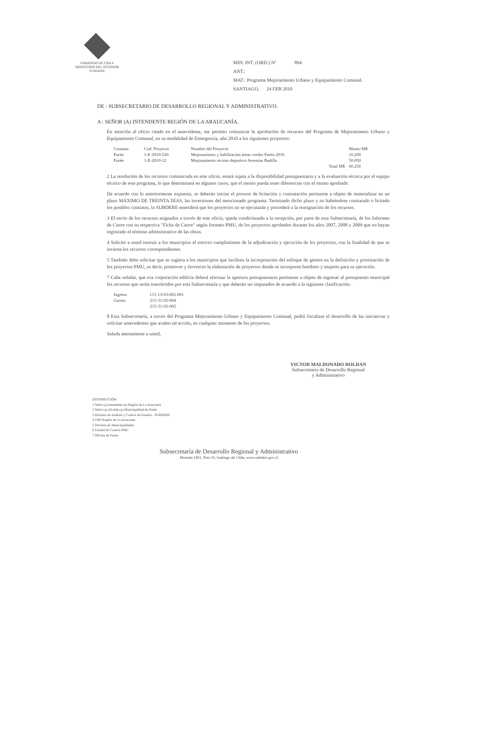GOBIERNO DE CHILE
MINISTERIO DEL INTERIOR
SUBDERE
MIN. INT. (ORD.) Nº 894
ANT.:
MAT.: Programa Mejoramiento Urbano y Equipamiento Comunal.
SANTIAGO, 24 FEB 2010
DE : SUBSECRETARIO DE DESARROLLO REGIONAL Y ADMINISTRATIVO.
A : SEÑOR (A) INTENDENTE REGIÓN DE LA ARAUCANÍA.
En atención al oficio citado en el antecedente, me permito comunicar la aprobación de recursos del Programa de Mejoramiento Urbano y Equipamiento Comunal, en su modalidad de Emergencia, año 2010 a los siguientes proyectos:
| Comuna | Cod. Proyecto | Nombre del Proyecto | Monto M$ |
| --- | --- | --- | --- |
| Purén | 1-E-2010-520 | Mejoramiento y habilitación áreas verdes Purén 2010 | 10.200 |
| Purén | 1-E-2010-12 | Mejoramiento recinto deportivo Jeremías Badilla | 50.050 |
| | | Total M$ | 60.250 |
2 La resolución de los recursos comunicada en este oficio, estará sujeta a la disponibilidad presupuestaria y a la evaluación técnica por el equipo técnico de este programa, lo que determinará en algunos casos, que el monto pueda tener diferencias con el monto aprobado.
De acuerdo con lo anteriormente expuesto, se deberán iniciar el proceso de licitación y contratación pertinente a objeto de materializar en un plazo MÁXIMO DE TREINTA DÍAS, las inversiones del mencionado programa. Terminado dicho plazo y no habiéndose contratado o licitado los posibles contratos, la SUBDERE entenderá que los proyectos no se ejecutarán y procederá a la reasignación de los recursos.
3 El envío de los recursos asignados a través de este oficio, queda condicionado a la recepción, por parte de esta Subsecretaría, de los Informes de Cierre con su respectiva "Ficha de Cierre" según formato PMU, de los proyectos aprobados durante los años 2007, 2008 y 2009 que no hayan registrado el término administrativo de las obras.
4 Solicito a usted instruir a los municipios el estricto cumplimiento de la adjudicación y ejecución de los proyectos, con la finalidad de que se invierta los recursos correspondientes.
5 También debo solicitar que se sugiera a los municipios que faciliten la incorporación del enfoque de género en la definición y priorización de los proyectos PMU, es decir, promover y favorecer la elaboración de proyectos donde se incorporen hombres y mujeres para su ejecución.
7 Cabe señalar, que esa corporación edilicia deberá efectuar la apertura presupuestaria pertinente a objeto de ingresar al presupuesto municipal los recursos que serán transferidos por esta Subsecretaría y que deberán ser imputados de acuerdo a la siguiente clasificación:
| Ingreso | 115-13-03-002-001 |
| Gastos | 215-31-02-004 |
| | 215-31-02-005 |
8 Esta Subsecretaría, a través del Programa Mejoramiento Urbano y Equipamiento Comunal, podrá fiscalizar el desarrollo de las iniciativas y solicitar antecedentes que avalen tal acción, en cualquier momento de los proyectos.
Saluda atentamente a usted,
VICTOR MALDONADO ROLDAN
Subsecretario de Desarrollo Regional
y Administrativo
DISTRIBUCIÓN:
1 Señor (a) Intendente (a) Región de La Araucanía
2 Señor (a) Alcalde (a) Municipalidad de Purén
3 División de Análisis y Control de Gestión - SUBDERE
4 URS Región de La Araucanía
5 División de Municipalidades
6 Unidad de Control PMU
7 Oficina de Partes
Subsecretaría de Desarrollo Regional y Administrativo
Moneda 1401, Piso 10, Santiago de Chile, www.subdere.gov.cl